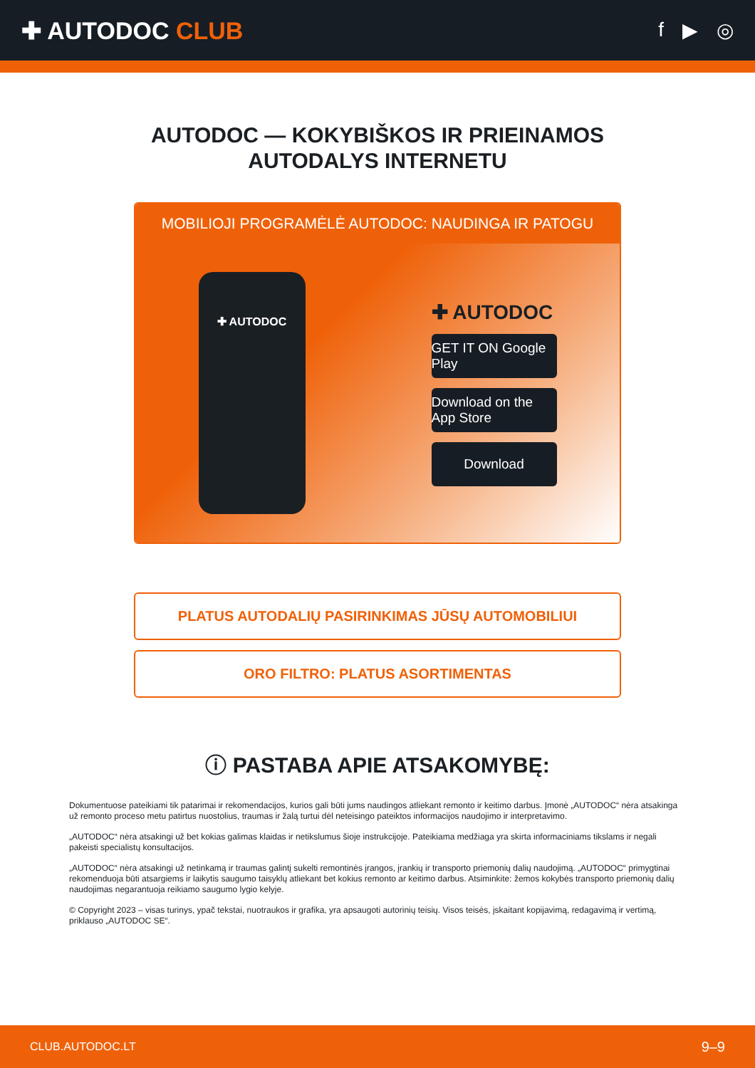✚ AUTODOC CLUB
f ▶ ◎
AUTODOC — KOKYBIŠKOS IR PRIEINAMOS
AUTODALYS INTERNETU
MOBILIOJI PROGRAMĖLĖ AUTODOC: NAUDINGA IR PATOGU
✚ AUTODOC
✚ AUTODOC
GET IT ON Google Play
Download on the App Store
Download
PLATUS AUTODALIŲ PASIRINKIMAS JŪSŲ AUTOMOBILIUI
ORO FILTRO: PLATUS ASORTIMENTAS
ⓘ PASTABA APIE ATSAKOMYBĘ:
Dokumentuose pateikiami tik patarimai ir rekomendacijos, kurios gali būti jums naudingos atliekant remonto ir keitimo darbus. Įmonė „AUTODOC“ nėra atsakinga už remonto proceso metu patirtus nuostolius, traumas ir žalą turtui dėl neteisingo pateiktos informacijos naudojimo ir interpretavimo.
„AUTODOC“ nėra atsakingi už bet kokias galimas klaidas ir netikslumus šioje instrukcijoje. Pateikiama medžiaga yra skirta informaciniams tikslams ir negali pakeisti specialistų konsultacijos.
„AUTODOC“ nėra atsakingi už netinkamą ir traumas galintį sukelti remontinės įrangos, įrankių ir transporto priemonių dalių naudojimą. „AUTODOC“ primygtinai rekomenduoja būti atsargiems ir laikytis saugumo taisyklų atliekant bet kokius remonto ar keitimo darbus. Atsiminkite: žemos kokybės transporto priemonių dalių naudojimas negarantuoja reikiamo saugumo lygio kelyje.
© Copyright 2023 – visas turinys, ypač tekstai, nuotraukos ir grafika, yra apsaugoti autorinių teisių. Visos teisės, įskaitant kopijavimą, redagavimą ir vertimą, priklauso „AUTODOC SE“.
CLUB.AUTODOC.LT 9–9